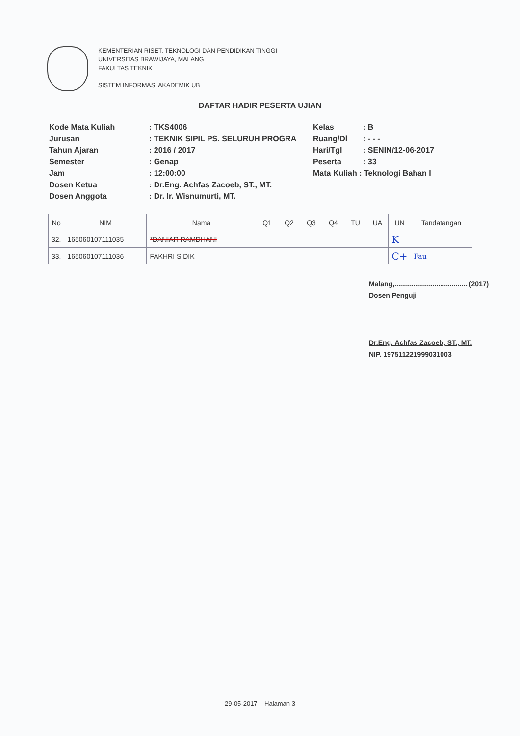KEMENTERIAN RISET, TEKNOLOGI DAN PENDIDIKAN TINGGI
UNIVERSITAS BRAWIJAYA, MALANG
FAKULTAS TEKNIK
SISTEM INFORMASI AKADEMIK UB
DAFTAR HADIR PESERTA UJIAN
| Kode Mata Kuliah | : TKS4006 | Kelas | : B |
| Jurusan | : TEKNIK SIPIL PS. SELURUH PROGRA | Ruang/Dl | : - - - |
| Tahun Ajaran | : 2016 / 2017 | Hari/Tgl | : SENIN/12-06-2017 |
| Semester | : Genap | Peserta | : 33 |
| Jam | : 12:00:00 | Mata Kuliah : Teknologi Bahan I | |
| Dosen Ketua | : Dr.Eng. Achfas Zacoeb, ST., MT. | | |
| Dosen Anggota | : Dr. Ir. Wisnumurti, MT. | | |
| No | NIM | Nama | Q1 | Q2 | Q3 | Q4 | TU | UA | UN | Tandatangan |
| --- | --- | --- | --- | --- | --- | --- | --- | --- | --- | --- |
| 32. | 165060107111035 | *DANIAR RAMDHANI | | | | | | | K | |
| 33. | 165060107111036 | FAKHRI SIDIK | | | | | | | C+ | Fau |
Malang,.......................................(2017)
Dosen Penguji
Dr.Eng. Achfas Zacoeb, ST., MT.
NIP. 197511221999031003
29-05-2017 Halaman 3